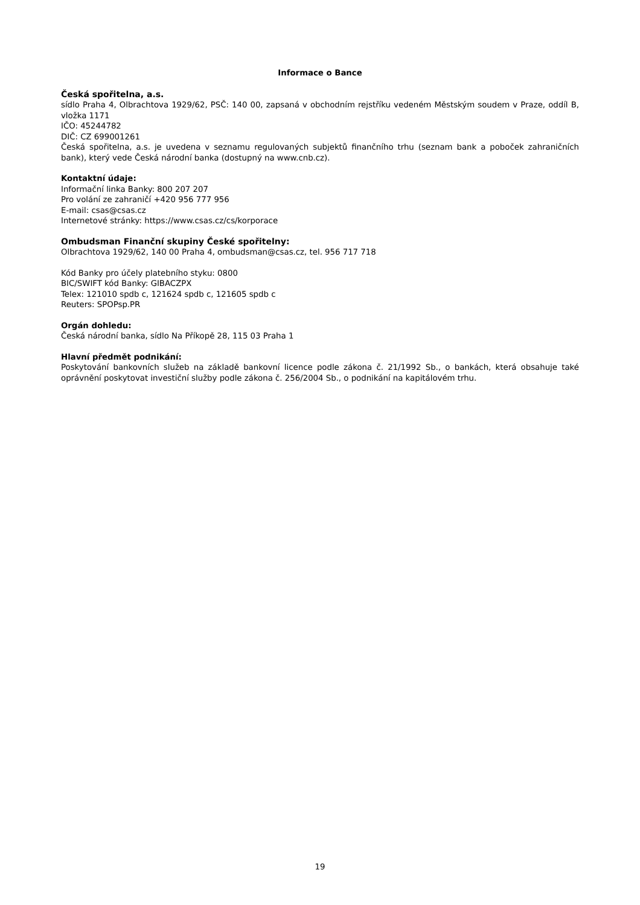Informace o Bance
Česká spořitelna, a.s.
sídlo Praha 4, Olbrachtova 1929/62, PSČ: 140 00, zapsaná v obchodním rejstříku vedeném Městským soudem v Praze, oddíl B, vložka 1171
IČO: 45244782
DIČ: CZ 699001261
Česká spořitelna, a.s. je uvedena v seznamu regulovaných subjektů finančního trhu (seznam bank a poboček zahraničních bank), který vede Česká národní banka (dostupný na www.cnb.cz).
Kontaktní údaje:
Informační linka Banky: 800 207 207
Pro volání ze zahraničí +420 956 777 956
E-mail: csas@csas.cz
Internetové stránky: https://www.csas.cz/cs/korporace
Ombudsman Finanční skupiny České spořitelny:
Olbrachtova 1929/62, 140 00 Praha 4, ombudsman@csas.cz, tel. 956 717 718
Kód Banky pro účely platebního styku: 0800
BIC/SWIFT kód Banky: GIBACZPX
Telex: 121010 spdb c, 121624 spdb c, 121605 spdb c
Reuters: SPOPsp.PR
Orgán dohledu:
Česká národní banka, sídlo Na Příkopě 28, 115 03 Praha 1
Hlavní předmět podnikání:
Poskytování bankovních služeb na základě bankovní licence podle zákona č. 21/1992 Sb., o bankách, která obsahuje také oprávnění poskytovat investiční služby podle zákona č. 256/2004 Sb., o podnikání na kapitálovém trhu.
19